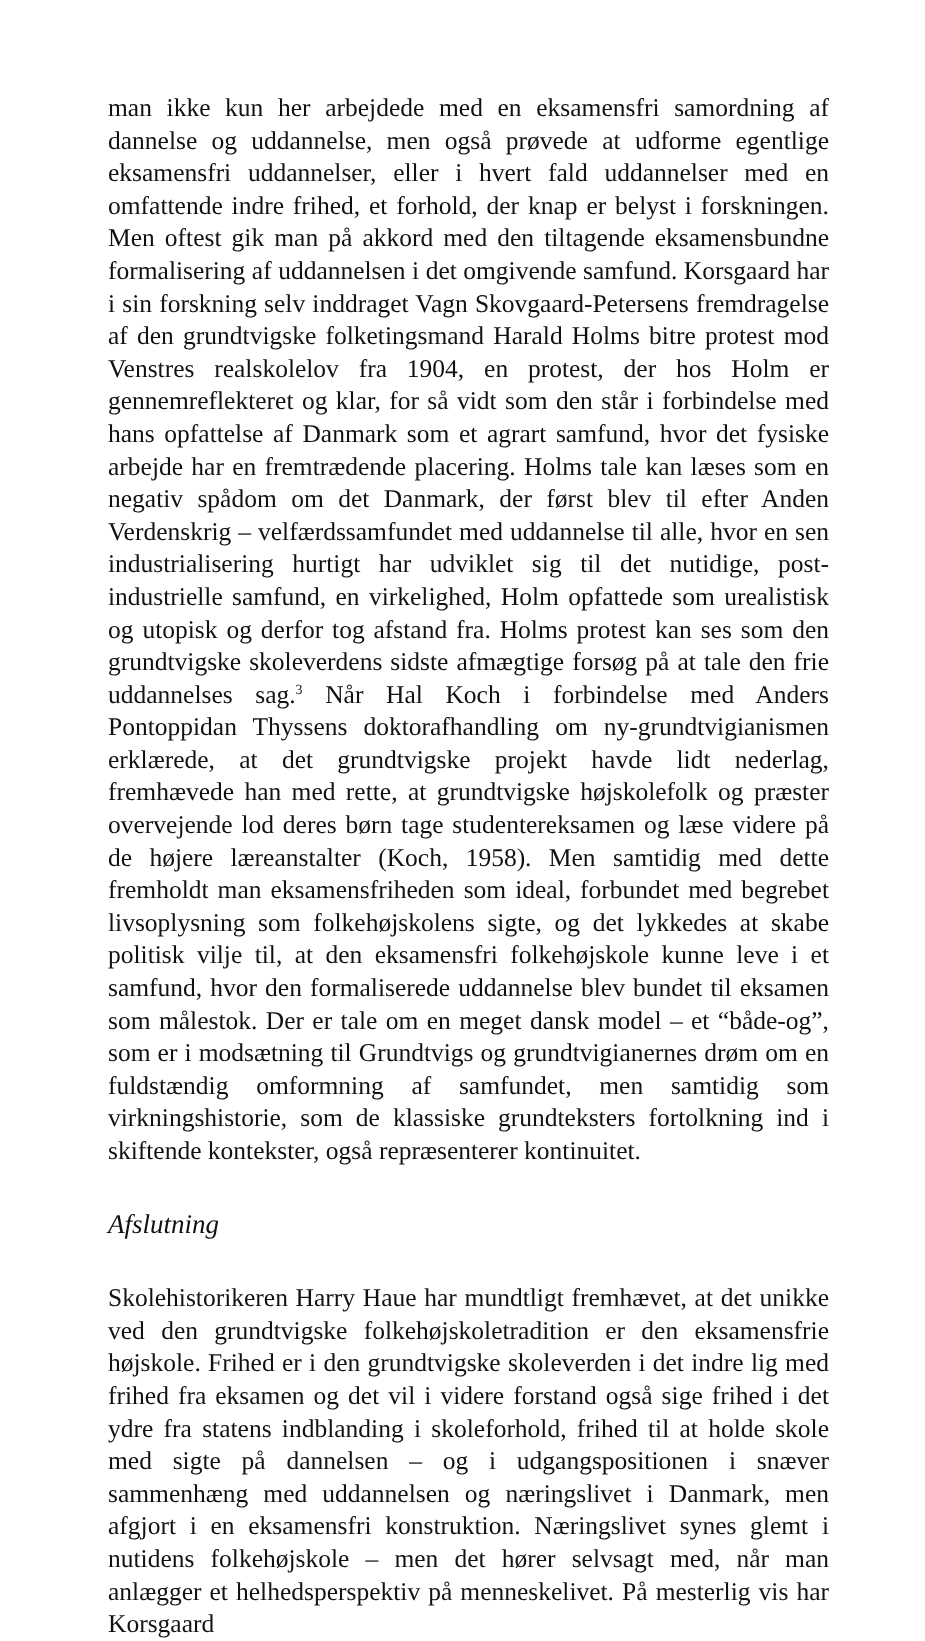man ikke kun her arbejdede med en eksamensfri samordning af dannelse og uddannelse, men også prøvede at udforme egentlige eksamensfri uddannelser, eller i hvert fald uddannelser med en omfattende indre frihed, et forhold, der knap er belyst i forskningen. Men oftest gik man på akkord med den tiltagende eksamensbundne formalisering af uddannelsen i det omgivende samfund. Korsgaard har i sin forskning selv inddraget Vagn Skovgaard-Petersens fremdragelse af den grundtvigske folketingsmand Harald Holms bitre protest mod Venstres realskolelov fra 1904, en protest, der hos Holm er gennemreflekteret og klar, for så vidt som den står i forbindelse med hans opfattelse af Danmark som et agrart samfund, hvor det fysiske arbejde har en fremtrædende placering. Holms tale kan læses som en negativ spådom om det Danmark, der først blev til efter Anden Verdenskrig – velfærdssamfundet med uddannelse til alle, hvor en sen industrialisering hurtigt har udviklet sig til det nutidige, post-industrielle samfund, en virkelighed, Holm opfattede som urealistisk og utopisk og derfor tog afstand fra. Holms protest kan ses som den grundtvigske skoleverdens sidste afmægtige forsøg på at tale den frie uddannelses sag.<sup>3</sup> Når Hal Koch i forbindelse med Anders Pontoppidan Thyssens doktorafhandling om ny-grundtvigianismen erklærede, at det grundtvigske projekt havde lidt nederlag, fremhævede han med rette, at grundtvigske højskolefolk og præster overvejende lod deres børn tage studentereksamen og læse videre på de højere læreanstalter (Koch, 1958). Men samtidig med dette fremholdt man eksamensfriheden som ideal, forbundet med begrebet livsoplysning som folkehøjskolens sigte, og det lykkedes at skabe politisk vilje til, at den eksamensfri folkehøjskole kunne leve i et samfund, hvor den formaliserede uddannelse blev bundet til eksamen som målestok. Der er tale om en meget dansk model – et “både-og”, som er i modsætning til Grundtvigs og grundtvigianernes drøm om en fuldstændig omformning af samfundet, men samtidig som virkningshistorie, som de klassiske grundteksters fortolkning ind i skiftende kontekster, også repræsenterer kontinuitet.
Afslutning
Skolehistorikeren Harry Haue har mundtligt fremhævet, at det unikke ved den grundtvigske folkehøjskoletradition er den eksamensfrie højskole. Frihed er i den grundtvigske skoleverden i det indre lig med frihed fra eksamen og det vil i videre forstand også sige frihed i det ydre fra statens indblanding i skoleforhold, frihed til at holde skole med sigte på dannelsen – og i udgangspositionen i snæver sammenhæng med uddannelsen og næringslivet i Danmark, men afgjort i en eksamensfri konstruktion. Næringslivet synes glemt i nutidens folkehøjskole – men det hører selvsagt med, når man anlægger et helhedsperspektiv på menneskelivet. På mesterlig vis har Korsgaard